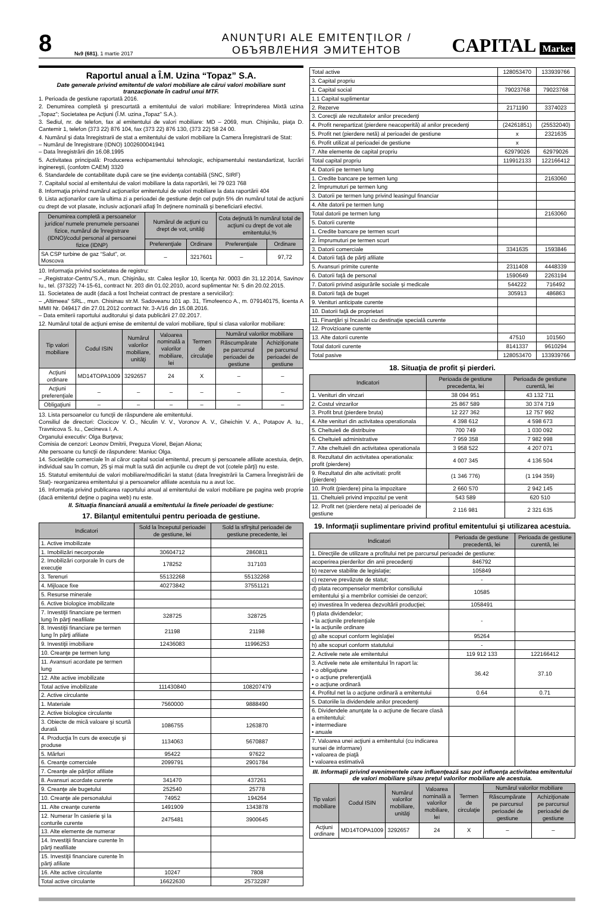8
№9 (681), 1 martie 2017
ANUNŢURI ALE EMITENŢILOR / ОБЪЯВЛЕНИЯ ЭМИТЕНТОВ
CAPITAL Market
Raportul anual a Î.M. Uzina “Topaz” S.A.
Date generale privind emitentul de valori mobiliare ale cărui valori mobiliare sunt tranzacţionate în cadrul unui MTF.
1. Perioada de gestiune raportată 2016.
2. Denumirea completă şi prescurtată a emitentului de valori mobiliare: Întreprinderea Mixtă uzina „Topaz”; Societatea pe Acţiuni (Î.M. uzina „Topaz” S.A.).
3. Sediul, nr. de telefon, fax al emitentului de valori mobiliare: MD – 2069, mun. Chişinău, piaţa D. Cantemir 1, telefon (373 22) 876 104, fax (373 22) 876 130, (373 22) 58 24 00.
4. Numărul şi data înregistrarii de stat a emitentului de valori mobiliare la Camera Înregistrarii de Stat:
– Numărul de înregistrare (IDNO) 1002600041941
– Data înregistrării din 16.08.1995
5. Activitatea principală: Producerea echipamentului tehnologic, echipamentului nestandartizat, lucrări inginereşti, (confotm CAEM) 3320
6. Standardele de contabilitate după care se ţine evidenţa contabilă (SNC, SIRF)
7. Capitalul social al emitentului de valori mobiliare la data raportării, lei 79 023 768
8. Informaţia privind numărul acţionarilor emitentului de valori mobiliare la data raportării 404
9. Lista acţionarilor care la ultima zi a perioadei de gestiune deţin cel puţin 5% din numărul total de acţiuni cu drept de vot plasate, inclusiv acţionarii aflaţi în deţinere nominală şi beneficiarii efectivi.
| Denumirea completă a persoanelor juridice/ numele prenumele persoanei fizice, numărul de înregistrare (IDNO)/codul personal al persoanei fizice (IDNP) | Numărul de acţiuni cu drept de vot, unităţi | | Cota deţinută în numărul total de acţiuni cu drept de vot ale emitentului,% | |
| --- | --- | --- | --- | --- |
| | Preferenţiale | Ordinare | Preferenţiale | Ordinare |
| SA CSP turbine de gaz “Salut”, or. Moscova | – | 3217601 | – | 97,72 |
10. Informaţia privind societatea de registru:
– „Registrator-Centru”S.A., mun. Chişinău, str. Calea Ieşilor 10, licenţa Nr. 0003 din 31.12.2014, Savinov Iu., tel. (37322) 74-15-61, contract Nr. 203 din 01.02.2010, acord suplimentar Nr. 5 din 20.02.2015.
11. Societatea de audit (dacă a fost încheiat contract de prestare a serviciilor):
– „Altimeea” SRL., mun. Chisinau str.M. Sadoveanu 101 ap. 31, Timofeenco A., m. 079140175, licenta A MMII Nr. 049417 din 27.01.2012 contract Nr. 3-A/16 din 15.08.2016.
– Data emiterii raportului auditorului şi data publicării 27.02.2017.
12. Numărul total de acţiuni emise de emitentul de valori mobiliare, tipul si clasa valorilor mobiliare:
| Tip valori mobiliare | Codul ISIN | Numărul valorilor mobiliare, unităţi | Valoarea nominală a valorilor mobiliare, lei | Termen de circulaţie | Numărul valorilor mobiliare | |
| --- | --- | --- | --- | --- | --- | --- |
| | | | | | Răscumpărate pe parcursul perioadei de gestiune | Achiziţionate pe parcursul perioadei de gestiune |
| Acţiuni ordinare | MD14TOPA1009 | 3292657 | 24 | X | – | – |
| Acţiuni preferenţiale | – | – | – | – | – | – |
| Obligaţiuni | – | – | – | – | – | – |
13. Lista persoanelor cu funcţii de răspundere ale emitentului.
Consiliul de directori: Clocicov V. O., Niculin V. V., Voronov A. V., Gheichin V. A., Potapov A. Iu., Travnicova S. Iu., Cecineva I. A.
Organului executiv: Olga Burţeva;
Comisia de cenzori: Leonov Dmitrii, Preguza Viorel, Bejan Aliona;
Alte persoane cu funcţii de răspundere: Maniuc Olga.
14. Societăţile comerciale în al căror capital social emitentul, precum şi persoanele afiliate acestuia, deţin, individual sau în comun, 25 şi mai mult la sută din acţiunile cu drept de vot (cotele părţi) nu este.
15. Statutul emitentului de valori mobiliare/modificări la statut (data înregistrării la Camera Înregistrării de Stat)- reorganizarea emitentului şi a persoanelor afiliate acestuia nu a avut loc.
16. Informaţia privind publicarea raportului anual al emitentului de valori mobiliare pe pagina web proprie (dacă emitentul deţine o pagina web) nu este.
II. Situaţia financiară anuală a emitentului la finele perioadei de gestiune:
17. Bilanţul emitentului pentru perioada de gestiune.
| Indicatori | Sold la începutul perioadei de gestiune, lei | Sold la sfîrşitul perioadei de gestiune precedente, lei |
| --- | --- | --- |
| 1. Active imobilizate | | |
| 1. Imobilizări necorporale | 30604712 | 2860811 |
| 2. Imobilizări corporale în curs de execuţie | 178252 | 317103 |
| 3. Terenuri | 55132268 | 55132268 |
| 4. Mijloace fixe | 40273842 | 37551121 |
| 5. Resurse minerale | | |
| 6. Active biologice imobilizate | | |
| 7. Investiţii financiare pe termen lung în părţi neafiliate | 328725 | 328725 |
| 8. Investiţii financiare pe termen lung în părţi afiliate | 21198 | 21198 |
| 9. Investiţii imobiliare | 12436083 | 11996253 |
| 10. Creanţe pe termen lung | | |
| 11. Avansuri acordate pe termen lung | | |
| 12. Alte active imobilizate | | |
| Total active imobilizate | 111430840 | 108207479 |
| 2. Active circulante | | |
| 1. Materiale | 7560000 | 9888490 |
| 2. Active biologice circulante | | |
| 3. Obiecte de mică valoare şi scurtă durată | 1086755 | 1263870 |
| 4. Producţia în curs de execuţie şi produse | 1134063 | 5670887 |
| 5. Mărfuri | 95422 | 97622 |
| 6. Creanţe comerciale | 2099791 | 2901784 |
| 7. Creanţe ale părţilor afiliate | | |
| 8. Avansuri acordate curente | 341470 | 437261 |
| 9. Creanţe ale bugetului | 252540 | 25778 |
| 10. Creanţe ale personalului | 74952 | 194264 |
| 11. Alte creanţe curente | 1491909 | 1343878 |
| 12. Numerar în casierie şi la conturile curente | 2475481 | 3900645 |
| 13. Alte elemente de numerar | | |
| 14. Investiţii financiare curente în părţi neafiliate | | |
| 15. Investiţii financiare curente în părţi afiliate | | |
| 16. Alte active circulante | 10247 | 7808 |
| Total active circulante | 16622630 | 25732287 |
| Total active | 128053470 | 133939766 |
| 3. Capital propriu | | |
| 1. Capital social | 79023768 | 79023768 |
| 1.1 Capital suplimentar | | |
| 2. Rezerve | 2171190 | 3374023 |
| 3. Corecţii ale rezultatelor anilor precedenţi | | |
| 4. Profit nerepartizat (pierdere neacoperită) al anilor precedenţi | (24261851) | (25532040) |
| 5. Profit net (pierdere netă) al perioadei de gestiune | x | 2321635 |
| 6. Profit utilizat al perioadei de gestiune | x | |
| 7. Alte elemente de capital propriu | 62979026 | 62979026 |
| Total capital propriu | 119912133 | 122166412 |
| 4. Datorii pe termen lung | | |
| 1. Credite bancare pe termen lung | | 2163060 |
| 2. Împrumuturi pe termen lung | | |
| 3. Datorii pe termen lung privind leasingul financiar | | |
| 4. Alte datorii pe termen lung | | |
| Total datorii pe termen lung | | 2163060 |
| 5. Datorii curente | | |
| 1. Credite bancare pe termen scurt | | |
| 2. Împrumuturi pe termen scurt | | |
| 3. Datorii comerciale | 3341635 | 1593846 |
| 4. Datorii faţă de părţi afiliate | | |
| 5. Avansuri primite curente | 2311408 | 4448339 |
| 6. Datorii faţă de personal | 1590649 | 2263194 |
| 7. Datorii privind asigurările sociale şi medicale | 544222 | 716492 |
| 8. Datorii faţă de buget | 305913 | 486863 |
| 9. Venituri anticipate curente | | |
| 10. Datorii faţă de proprietari | | |
| 11. Finanţări şi încasări cu destinaţie specială curente | | |
| 12. Provizioane curente | | |
| 13. Alte datorii curente | 47510 | 101560 |
| Total datorii curente | 8141337 | 9610294 |
| Total pasive | 128053470 | 133939766 |
18. Situaţia de profit şi pierderi.
| Indicatori | Perioada de gestiune precedenta, lei | Perioada de gestiune curentă, lei |
| --- | --- | --- |
| 1. Venituri din vinzari | 38 094 951 | 43 132 711 |
| 2. Costul vinzarilor | 25 867 589 | 30 374 719 |
| 3. Profit brut (pierdere bruta) | 12 227 362 | 12 757 992 |
| 4. Alte venituri din activitatea operationala | 4 398 612 | 4 598 673 |
| 5. Cheltuieli de distribuire | 700 749 | 1 030 092 |
| 6. Cheltuieli administrative | 7 959 358 | 7 982 998 |
| 7. Alte cheltuieli din activitatea operationala | 3 958 522 | 4 207 071 |
| 8. Rezultatul din activitatea operationala: profit (pierdere) | 4 007 345 | 4 136 504 |
| 9. Rezultatul din alte activitati: profit (pierdere) | (1 346 776) | (1 194 359) |
| 10. Profit (pierdere) pina la impozitare | 2 660 570 | 2 942 145 |
| 11. Cheltuieli privind impozitul pe venit | 543 589 | 620 510 |
| 12. Profit net (pierdere neta) al perioadei de gestiune | 2 116 981 | 2 321 635 |
19. Informaţii suplimentare privind profitul emitentului şi utilizarea acestuia.
| Indicatori | Perioada de gestiune precedentă, lei | Perioada de gestiune curentă, lei |
| --- | --- | --- |
| 1. Direcţiile de utilizare a profitului net pe parcursul perioadei de gestiune: | | |
| acoperirea pierderilor din anii precedenţi | 846792 | |
| b) rezerve stabilite de legislaţie; | 105849 | |
| c) rezerve prevăzute de statut; | - | |
| d) plata recompenselor membrilor consiliului emitentului şi a membrilor comisiei de cenzori; | 10585 | |
| e) investirea în vederea dezvoltării producţiei; | 1058491 | |
| f) plata dividendelor; • la acţiunile preferenţiale • la acţiunile ordinare | - | |
| g) alte scopuri conform legislaţiei | 95264 | |
| h) alte scopuri conform statutului | - | |
| 2. Activele nete ale emitentului | 119 912 133 | 122166412 |
| 3. Activele nete ale emitentului în raport la: • o obligaţiune • o acţiune preferenţială • o acţiune ordinară | 36.42 | 37.10 |
| 4. Profitul net la o acţiune ordinară a emitentului | 0.64 | 0.71 |
| 5. Datoriile la dividendele anilor precedenţi | | |
| 6. Dividendele anunţate la o acţiune de fiecare clasă a emitentului: • intermediare • anuale | | |
| 7. Valoarea unei acţiuni a emitentului (cu indicarea sursei de informare) • valoarea de piaţă • valoarea estimativă | | |
III. Informaţii privind evenimentele care influenţează sau pot influenţa activitatea emitentului de valori mobiliare şi/sau preţul valorilor mobiliare ale acestuia.
| Tip valori mobiliare | Codul ISIN | Numărul valorilor mobiliare, unităţi | Valoarea nominală a valorilor mobiliare, lei | Termen de circulaţie | Numărul valorilor mobiliare | |
| --- | --- | --- | --- | --- | --- | --- |
| | | | | | Răscumpărate pe parcursul perioadei de gestiune | Achiziţionate pe parcursul perioadei de gestiune |
| Acţiuni ordinare | MD14TOPA1009 | 3292657 | 24 | X | – | – |